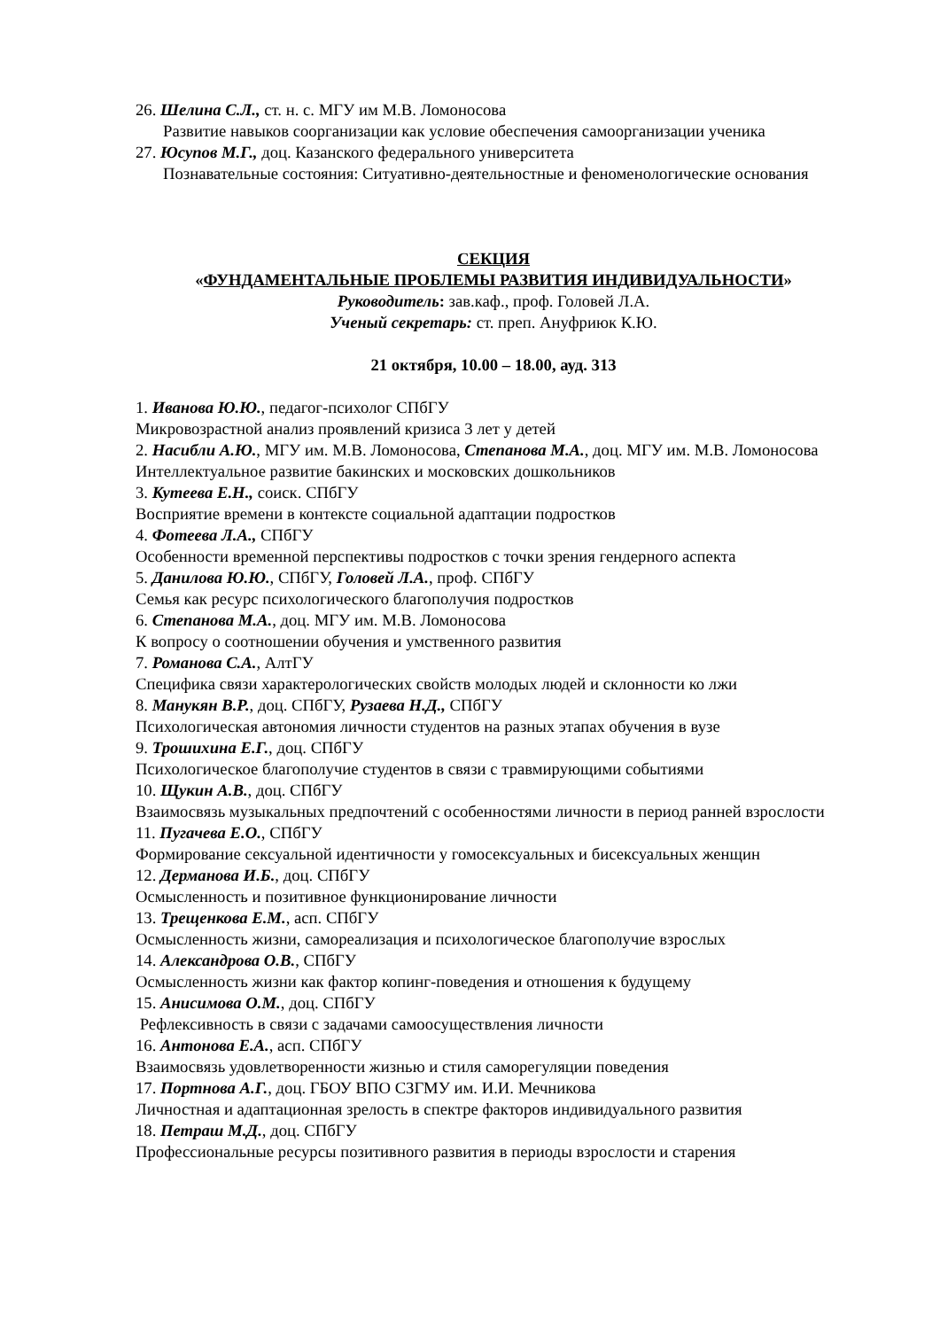26. Шелина С.Л., ст. н. с. МГУ им М.В. Ломоносова
Развитие навыков соорганизации как условие обеспечения самоорганизации ученика
27. Юсупов М.Г., доц. Казанского федерального университета
Познавательные состояния: Ситуативно-деятельностные и феноменологические основания
СЕКЦИЯ
«ФУНДАМЕНТАЛЬНЫЕ ПРОБЛЕМЫ РАЗВИТИЯ ИНДИВИДУАЛЬНОСТИ»
Руководитель: зав.каф., проф. Головей Л.А.
Ученый секретарь: ст. преп. Ануфриюк К.Ю.
21 октября, 10.00 – 18.00, ауд. 313
1. Иванова Ю.Ю., педагог-психолог СПбГУ
Микровозрастной анализ проявлений кризиса 3 лет у детей
2. Насибли А.Ю., МГУ им. М.В. Ломоносова, Степанова М.А., доц. МГУ им. М.В. Ломоносова
Интеллектуальное развитие бакинских и московских дошкольников
3. Кутеева Е.Н., соиск. СПбГУ
Восприятие времени в контексте социальной адаптации подростков
4. Фотеева Л.А., СПбГУ
Особенности временной перспективы подростков с точки зрения гендерного аспекта
5. Данилова Ю.Ю., СПбГУ, Головей Л.А., проф. СПбГУ
Семья как ресурс психологического благополучия подростков
6. Степанова М.А., доц. МГУ им. М.В. Ломоносова
К вопросу о соотношении обучения и умственного развития
7. Романова С.А., АлтГУ
Специфика связи характерологических свойств молодых людей и склонности ко лжи
8. Манукян В.Р., доц. СПбГУ, Рузаева Н.Д., СПбГУ
Психологическая автономия личности студентов на разных этапах обучения в вузе
9. Трошихина Е.Г., доц. СПбГУ
Психологическое благополучие студентов в связи с травмирующими событиями
10. Щукин А.В., доц. СПбГУ
Взаимосвязь музыкальных предпочтений с особенностями личности в период ранней взрослости
11. Пугачева Е.О., СПбГУ
Формирование сексуальной идентичности у гомосексуальных и бисексуальных женщин
12. Дерманова И.Б., доц. СПбГУ
Осмысленность и позитивное функционирование личности
13. Трещенкова Е.М., асп. СПбГУ
Осмысленность жизни, самореализация и психологическое благополучие взрослых
14. Александрова О.В., СПбГУ
Осмысленность жизни как фактор копинг-поведения и отношения к будущему
15. Анисимова О.М., доц. СПбГУ
Рефлексивность в связи с задачами самоосуществления личности
16. Антонова Е.А., асп. СПбГУ
Взаимосвязь удовлетворенности жизнью и стиля саморегуляции поведения
17. Портнова А.Г., доц. ГБОУ ВПО СЗГМУ им. И.И. Мечникова
Личностная и адаптационная зрелость в спектре факторов индивидуального развития
18. Петраш М.Д., доц. СПбГУ
Профессиональные ресурсы позитивного развития в периоды взрослости и старения